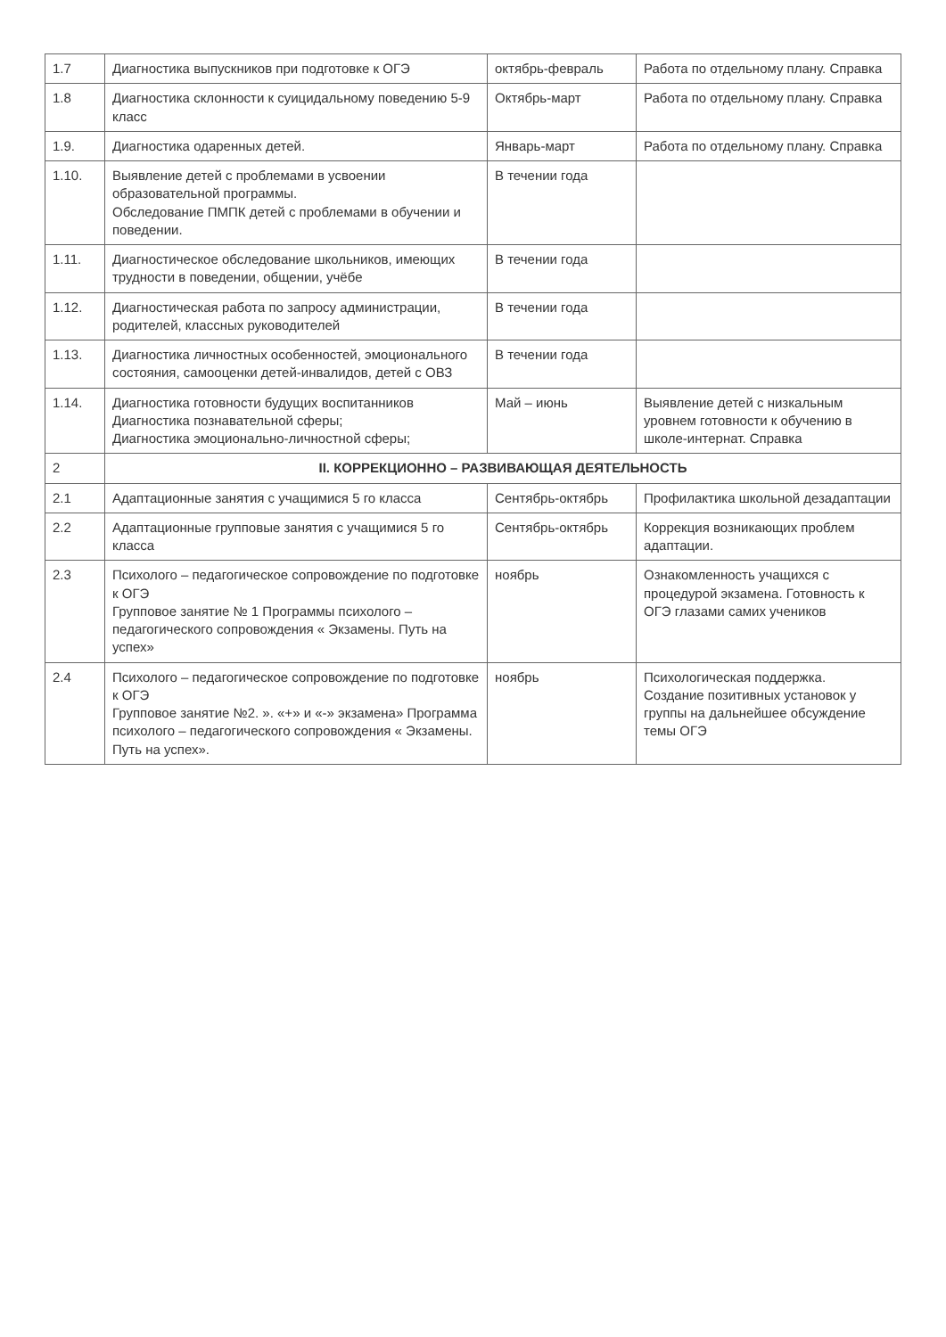| 1.7 | Диагностика выпускников при подготовке к ОГЭ | октябрь-февраль | Работа по отдельному плану. Справка |
| 1.8 | Диагностика склонности к суицидальному поведению 5-9 класс | Октябрь-март | Работа по отдельному плану. Справка |
| 1.9. | Диагностика одаренных детей. | Январь-март | Работа по отдельному плану. Справка |
| 1.10. | Выявление детей с проблемами в усвоении образовательной программы. Обследование ПМПК детей с проблемами в обучении и поведении. | В течении года | |
| 1.11. | Диагностическое обследование школьников, имеющих трудности в поведении, общении, учёбе | В течении года | |
| 1.12. | Диагностическая работа по запросу администрации, родителей, классных руководителей | В течении года | |
| 1.13. | Диагностика личностных особенностей, эмоционального состояния, самооценки детей-инвалидов, детей с ОВЗ | В течении года | |
| 1.14. | Диагностика готовности будущих воспитанников Диагностика познавательной сферы; Диагностика эмоционально-личностной сферы; | Май – июнь | Выявление детей с низкальным уровнем готовности к обучению в школе-интернат. Справка |
| 2 | II. КОРРЕКЦИОННО – РАЗВИВАЮЩАЯ ДЕЯТЕЛЬНОСТЬ | | |
| 2.1 | Адаптационные занятия с учащимися 5 го класса | Сентябрь-октябрь | Профилактика школьной дезадаптации |
| 2.2 | Адаптационные групповые занятия с учащимися 5 го класса | Сентябрь-октябрь | Коррекция возникающих проблем адаптации. |
| 2.3 | Психолого – педагогическое сопровождение по подготовке к ОГЭ Групповое занятие № 1 Программы психолого – педагогического сопровождения « Экзамены. Путь на успех» | ноябрь | Ознакомленность учащихся с процедурой экзамена. Готовность к ОГЭ глазами самих учеников |
| 2.4 | Психолого – педагогическое сопровождение по подготовке к ОГЭ Групповое занятие №2. ». «+» и «-» экзамена» Программа психолого – педагогического сопровождения « Экзамены. Путь на успех». | ноябрь | Психологическая поддержка. Создание позитивных установок у группы на дальнейшее обсуждение темы ОГЭ |